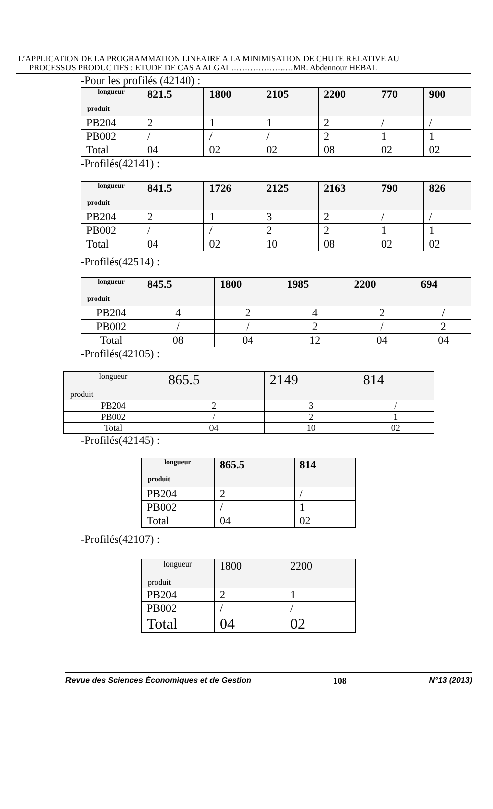L’APPLICATION DE LA PROGRAMMATION LINEAIRE A LA MINIMISATION DE CHUTE RELATIVE AU
PROCESSUS PRODUCTIFS : ETUDE DE CAS A ALGAL………………..…MR. Abdennour HEBAL
-Pour les profilés (42140) :
| longueur produit | 821.5 | 1800 | 2105 | 2200 | 770 | 900 |
| --- | --- | --- | --- | --- | --- | --- |
| PB204 | 2 | 1 | 1 | 2 | / | / |
| PB002 | / | / | / | 2 | 1 | 1 |
| Total | 04 | 02 | 02 | 08 | 02 | 02 |
-Profilés(42141) :
| longueur produit | 841.5 | 1726 | 2125 | 2163 | 790 | 826 |
| --- | --- | --- | --- | --- | --- | --- |
| PB204 | 2 | 1 | 3 | 2 | / | / |
| PB002 | / | / | 2 | 2 | 1 | 1 |
| Total | 04 | 02 | 10 | 08 | 02 | 02 |
-Profilés(42514) :
| longueur produit | 845.5 | 1800 | 1985 | 2200 | 694 |
| --- | --- | --- | --- | --- | --- |
| PB204 | 4 | 2 | 4 | 2 | / |
| PB002 | / | / | 2 | / | 2 |
| Total | 08 | 04 | 12 | 04 | 04 |
-Profilés(42105) :
| longueur produit | 865.5 | 2149 | 814 |
| --- | --- | --- | --- |
| PB204 | 2 | 3 | / |
| PB002 | / | 2 | 1 |
| Total | 04 | 10 | 02 |
-Profilés(42145) :
| longueur produit | 865.5 | 814 |
| --- | --- | --- |
| PB204 | 2 | / |
| PB002 | / | 1 |
| Total | 04 | 02 |
-Profilés(42107) :
| longueur produit | 1800 | 2200 |
| --- | --- | --- |
| PB204 | 2 | 1 |
| PB002 | / | / |
| Total | 04 | 02 |
Revue des Sciences Économiques et de Gestion 108 N°13 (2013)